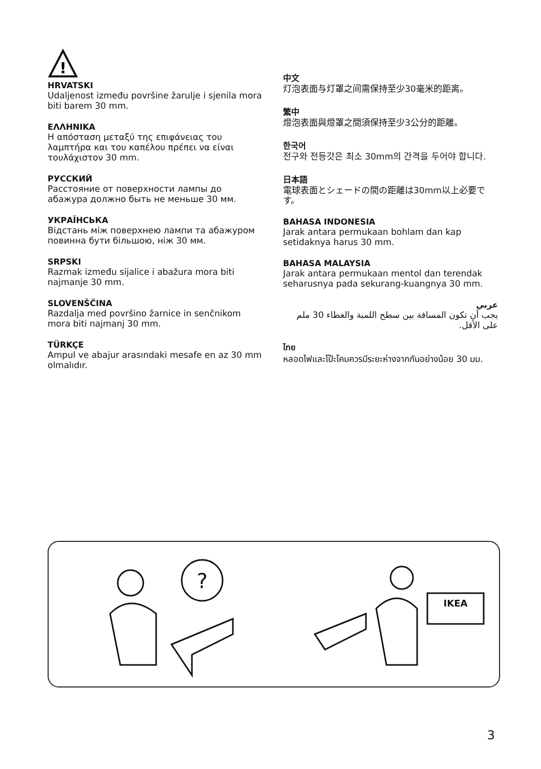!
HRVATSKI
Udaljenost između površine žarulje i sjenila mora biti barem 30 mm.
ΕΛΛΗΝΙΚΑ
Η απόσταση μεταξύ της επιφάνειας του λαμπτήρα και του καπέλου πρέπει να είναι τουλάχιστον 30 mm.
РУССКИЙ
Расстояние от поверхности лампы до абажура должно быть не меньше 30 мм.
УКРАЇНСЬКА
Відстань між поверхнею лампи та абажуром повинна бути більшою, ніж 30 мм.
SRPSKI
Razmak između sijalice i abažura mora biti najmanje 30 mm.
SLOVENŠČINA
Razdalja med površino žarnice in senčnikom mora biti najmanj 30 mm.
TÜRKÇE
Ampul ve abajur arasındaki mesafe en az 30 mm olmalıdır.
中文
灯泡表面与灯罩之间需保持至少30毫米的距离。
繁中
燈泡表面與燈罩之間須保持至少3公分的距離。
한국어
전구와 전등갓은 최소 30mm의 간격을 두어야 합니다.
日本語
電球表面とシェードの間の距離は30mm以上必要です。
BAHASA INDONESIA
Jarak antara permukaan bohlam dan kap setidaknya harus 30 mm.
BAHASA MALAYSIA
Jarak antara permukaan mentol dan terendak seharusnya pada sekurang-kuangnya 30 mm.
عربي
يجب أن تكون المسافة بين سطح اللمبة والغطاء 30 ملم على الأقل.
ไทย
หลอดไฟและโป๊ะโคมควรมีระยะห่างจากกันอย่างน้อย 30 มม.
?
IKEA
3